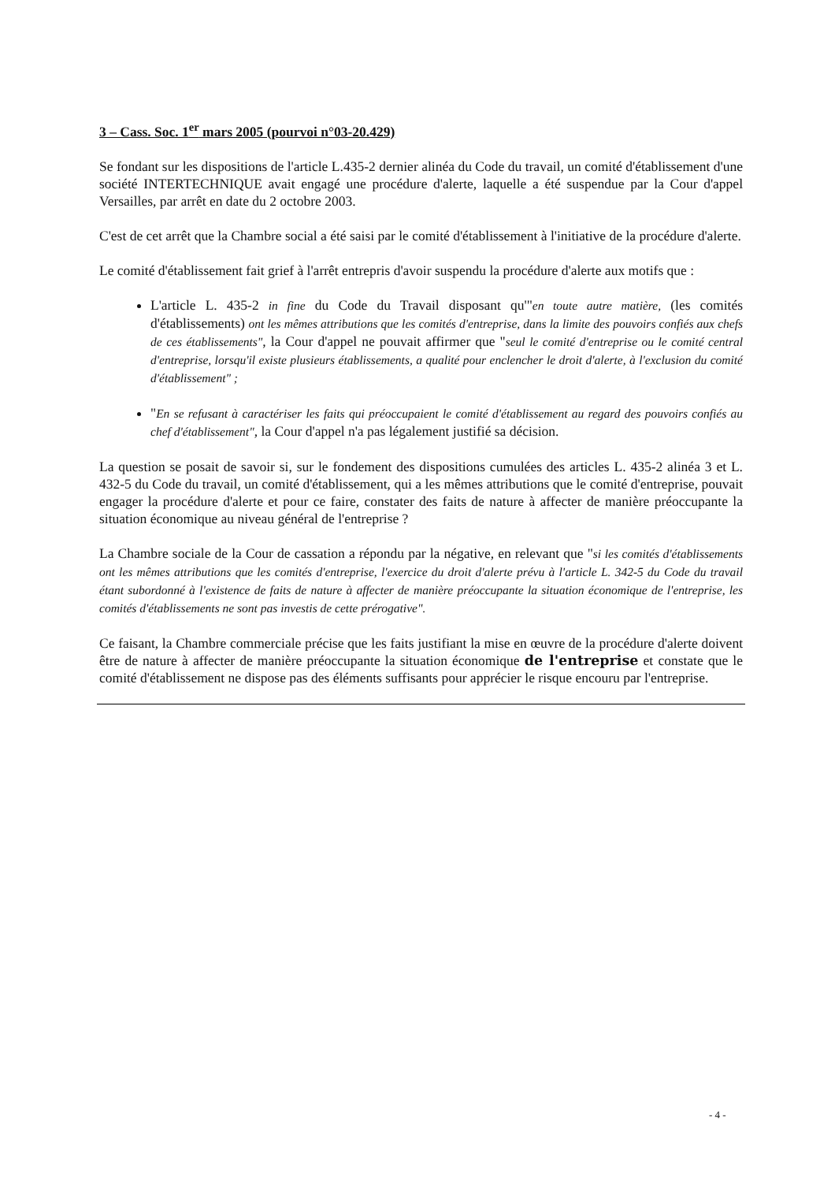3 – Cass. Soc. 1<sup>er</sup> mars 2005 (pourvoi n°03-20.429)
Se fondant sur les dispositions de l'article L.435-2 dernier alinéa du Code du travail, un comité d'établissement d'une société INTERTECHNIQUE avait engagé une procédure d'alerte, laquelle a été suspendue par la Cour d'appel Versailles, par arrêt en date du 2 octobre 2003.
C'est de cet arrêt que la Chambre social a été saisi par le comité d'établissement à l'initiative de la procédure d'alerte.
Le comité d'établissement fait grief à l'arrêt entrepris d'avoir suspendu la procédure d'alerte aux motifs que :
L'article L. 435-2 in fine du Code du Travail disposant qu'"en toute autre matière, (les comités d'établissements) ont les mêmes attributions que les comités d'entreprise, dans la limite des pouvoirs confiés aux chefs de ces établissements", la Cour d'appel ne pouvait affirmer que "seul le comité d'entreprise ou le comité central d'entreprise, lorsqu'il existe plusieurs établissements, a qualité pour enclencher le droit d'alerte, à l'exclusion du comité d'établissement" ;
"En se refusant à caractériser les faits qui préoccupaient le comité d'établissement au regard des pouvoirs confiés au chef d'établissement", la Cour d'appel n'a pas légalement justifié sa décision.
La question se posait de savoir si, sur le fondement des dispositions cumulées des articles L. 435-2 alinéa 3 et L. 432-5 du Code du travail, un comité d'établissement, qui a les mêmes attributions que le comité d'entreprise, pouvait engager la procédure d'alerte et pour ce faire, constater des faits de nature à affecter de manière préoccupante la situation économique au niveau général de l'entreprise ?
La Chambre sociale de la Cour de cassation a répondu par la négative, en relevant que "si les comités d'établissements ont les mêmes attributions que les comités d'entreprise, l'exercice du droit d'alerte prévu à l'article L. 342-5 du Code du travail étant subordonné à l'existence de faits de nature à affecter de manière préoccupante la situation économique de l'entreprise, les comités d'établissements ne sont pas investis de cette prérogative".
Ce faisant, la Chambre commerciale précise que les faits justifiant la mise en œuvre de la procédure d'alerte doivent être de nature à affecter de manière préoccupante la situation économique de l'entreprise et constate que le comité d'établissement ne dispose pas des éléments suffisants pour apprécier le risque encouru par l'entreprise.
- 4 -